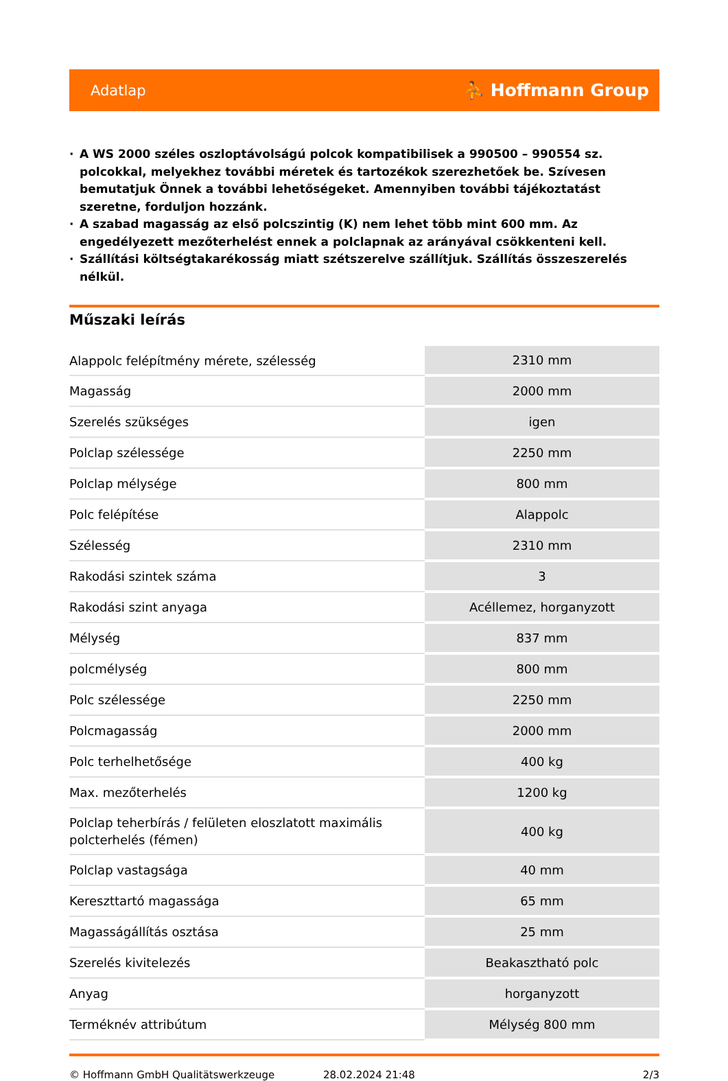Adatlap ⛹ Hoffmann Group
· A WS 2000 széles oszloptávolságú polcok kompatibilisek a 990500 – 990554 sz. polcokkal, melyekhez további méretek és tartozékok szerezhetőek be. Szívesen bemutatjuk Önnek a további lehetőségeket. Amennyiben további tájékoztatást szeretne, forduljon hozzánk.
· A szabad magasság az első polcszintig (K) nem lehet több mint 600 mm. Az engedélyezett mezőterhelést ennek a polclapnak az arányával csökkenteni kell.
· Szállítási költségtakarékosság miatt szétszerelve szállítjuk. Szállítás összeszerelés nélkül.
Műszaki leírás
| Alappolc felépítmény mérete, szélesség | 2310 mm |
| Magasság | 2000 mm |
| Szerelés szükséges | igen |
| Polclap szélessége | 2250 mm |
| Polclap mélysége | 800 mm |
| Polc felépítése | Alappolc |
| Szélesség | 2310 mm |
| Rakodási szintek száma | 3 |
| Rakodási szint anyaga | Acéllemez, horganyzott |
| Mélység | 837 mm |
| polcmélység | 800 mm |
| Polc szélessége | 2250 mm |
| Polcmagasság | 2000 mm |
| Polc terhelhetősége | 400 kg |
| Max. mezőterhelés | 1200 kg |
| Polclap teherbírás / felületen eloszlatott maximális polcterhelés (fémen) | 400 kg |
| Polclap vastagsága | 40 mm |
| Kereszttartó magassága | 65 mm |
| Magasságállítás osztása | 25 mm |
| Szerelés kivitelezés | Beakasztható polc |
| Anyag | horganyzott |
| Terméknév attribútum | Mélység 800 mm |
© Hoffmann GmbH Qualitätswerkzeuge 28.02.2024 21:48 2/3